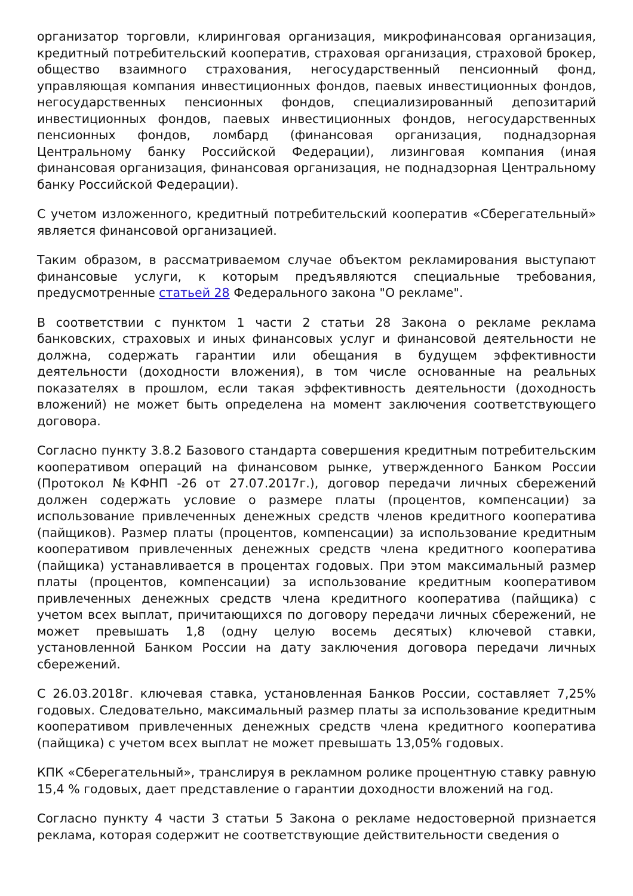организатор торговли, клиринговая организация, микрофинансовая организация, кредитный потребительский кооператив, страховая организация, страховой брокер, общество взаимного страхования, негосударственный пенсионный фонд, управляющая компания инвестиционных фондов, паевых инвестиционных фондов, негосударственных пенсионных фондов, специализированный депозитарий инвестиционных фондов, паевых инвестиционных фондов, негосударственных пенсионных фондов, ломбард (финансовая организация, поднадзорная Центральному банку Российской Федерации), лизинговая компания (иная финансовая организация, финансовая организация, не поднадзорная Центральному банку Российской Федерации).
С учетом изложенного, кредитный потребительский кооператив «Сберегательный» является финансовой организацией.
Таким образом, в рассматриваемом случае объектом рекламирования выступают финансовые услуги, к которым предъявляются специальные требования, предусмотренные статьей 28 Федерального закона "О рекламе".
В соответствии с пунктом 1 части 2 статьи 28 Закона о рекламе реклама банковских, страховых и иных финансовых услуг и финансовой деятельности не должна, содержать гарантии или обещания в будущем эффективности деятельности (доходности вложения), в том числе основанные на реальных показателях в прошлом, если такая эффективность деятельности (доходность вложений) не может быть определена на момент заключения соответствующего договора.
Согласно пункту 3.8.2 Базового стандарта совершения кредитным потребительским кооперативом операций на финансовом рынке, утвержденного Банком России (Протокол №КФНП -26 от 27.07.2017г.), договор передачи личных сбережений должен содержать условие о размере платы (процентов, компенсации) за использование привлеченных денежных средств членов кредитного кооператива (пайщиков). Размер платы (процентов, компенсации) за использование кредитным кооперативом привлеченных денежных средств члена кредитного кооператива (пайщика) устанавливается в процентах годовых. При этом максимальный размер платы (процентов, компенсации) за использование кредитным кооперативом привлеченных денежных средств члена кредитного кооператива (пайщика) с учетом всех выплат, причитающихся по договору передачи личных сбережений, не может превышать 1,8 (одну целую восемь десятых) ключевой ставки, установленной Банком России на дату заключения договора передачи личных сбережений.
С 26.03.2018г. ключевая ставка, установленная Банков России, составляет 7,25% годовых. Следовательно, максимальный размер платы за использование кредитным кооперативом привлеченных денежных средств члена кредитного кооператива (пайщика) с учетом всех выплат не может превышать 13,05% годовых.
КПК «Сберегательный», транслируя в рекламном ролике процентную ставку равную 15,4 % годовых, дает представление о гарантии доходности вложений на год.
Согласно пункту 4 части 3 статьи 5 Закона о рекламе недостоверной признается реклама, которая содержит не соответствующие действительности сведения о